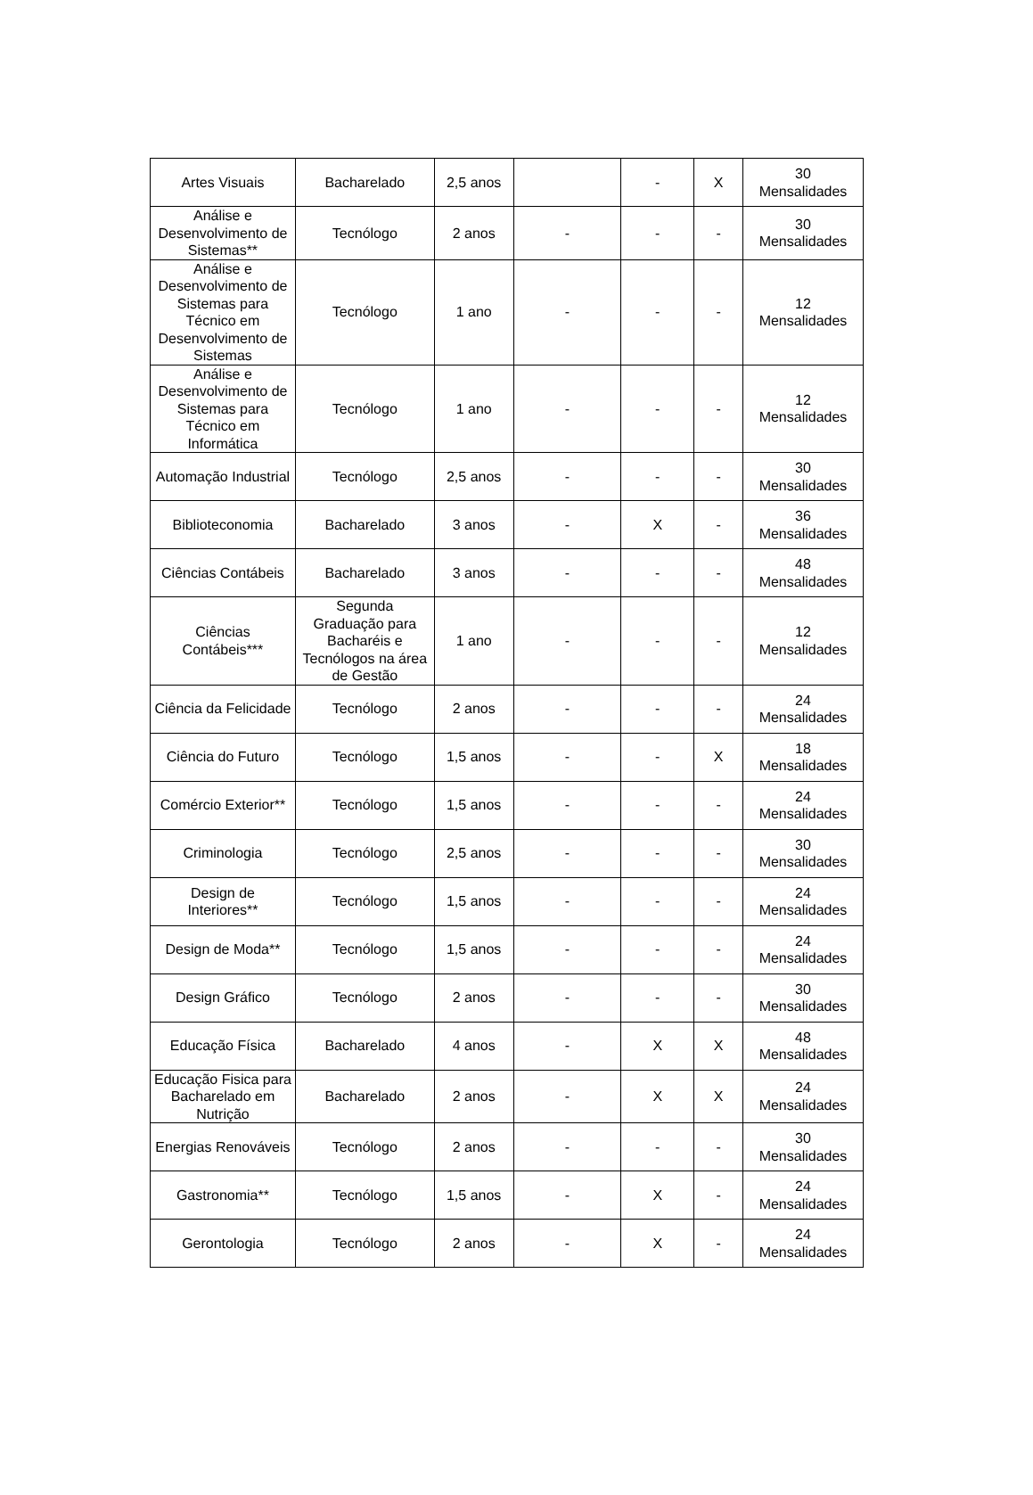| Artes Visuais | Bacharelado | 2,5 anos | | - | X | 30 Mensalidades |
| Análise e Desenvolvimento de Sistemas** | Tecnólogo | 2 anos | - | - | - | 30 Mensalidades |
| Análise e Desenvolvimento de Sistemas para Técnico em Desenvolvimento de Sistemas | Tecnólogo | 1 ano | - | - | - | 12 Mensalidades |
| Análise e Desenvolvimento de Sistemas para Técnico em Informática | Tecnólogo | 1 ano | - | - | - | 12 Mensalidades |
| Automação Industrial | Tecnólogo | 2,5 anos | - | - | - | 30 Mensalidades |
| Biblioteconomia | Bacharelado | 3 anos | - | X | - | 36 Mensalidades |
| Ciências Contábeis | Bacharelado | 3 anos | - | - | - | 48 Mensalidades |
| Ciências Contábeis*** | Segunda Graduação para Bacharéis e Tecnólogos na área de Gestão | 1 ano | - | - | - | 12 Mensalidades |
| Ciência da Felicidade | Tecnólogo | 2 anos | - | - | - | 24 Mensalidades |
| Ciência do Futuro | Tecnólogo | 1,5 anos | - | - | X | 18 Mensalidades |
| Comércio Exterior** | Tecnólogo | 1,5 anos | - | - | - | 24 Mensalidades |
| Criminologia | Tecnólogo | 2,5 anos | - | - | - | 30 Mensalidades |
| Design de Interiores** | Tecnólogo | 1,5 anos | - | - | - | 24 Mensalidades |
| Design de Moda** | Tecnólogo | 1,5 anos | - | - | - | 24 Mensalidades |
| Design Gráfico | Tecnólogo | 2 anos | - | - | - | 30 Mensalidades |
| Educação Física | Bacharelado | 4 anos | - | X | X | 48 Mensalidades |
| Educação Fisica para Bacharelado em Nutrição | Bacharelado | 2 anos | - | X | X | 24 Mensalidades |
| Energias Renováveis | Tecnólogo | 2 anos | - | - | - | 30 Mensalidades |
| Gastronomia** | Tecnólogo | 1,5 anos | - | X | - | 24 Mensalidades |
| Gerontologia | Tecnólogo | 2 anos | - | X | - | 24 Mensalidades |